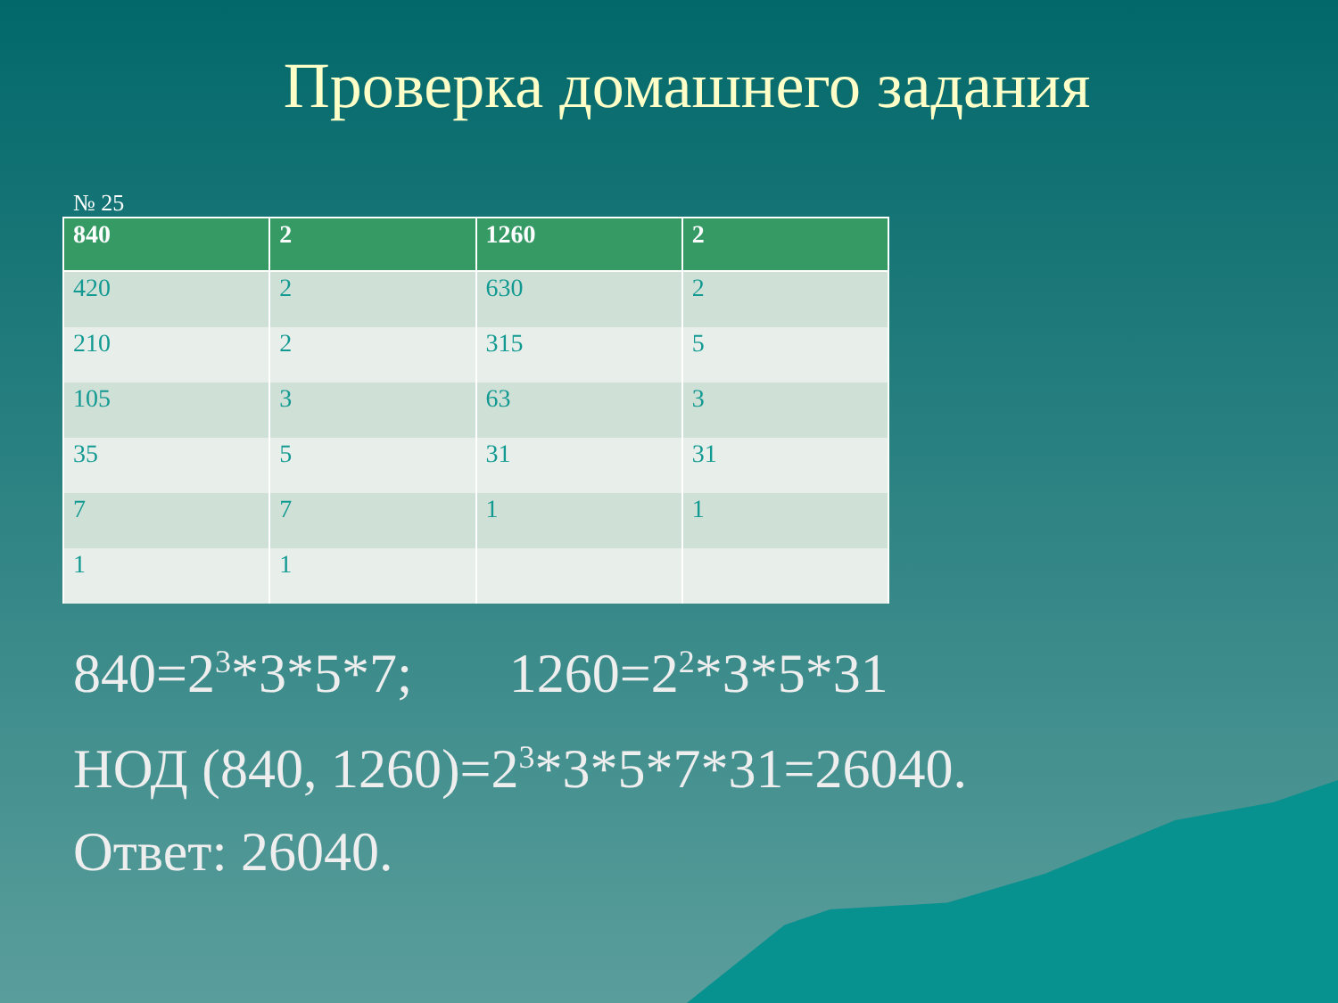Проверка домашнего задания
№ 25
| 840 | 2 | 1260 | 2 |
| --- | --- | --- | --- |
| 420 | 2 | 630 | 2 |
| 210 | 2 | 315 | 5 |
| 105 | 3 | 63 | 3 |
| 35 | 5 | 31 | 31 |
| 7 | 7 | 1 | 1 |
| 1 | 1 | | |
840=2<sup>3</sup>*3*5*7; 1260=2<sup>2</sup>*3*5*31
НОД (840, 1260)=2<sup>3</sup>*3*5*7*31=26040.
Ответ: 26040.